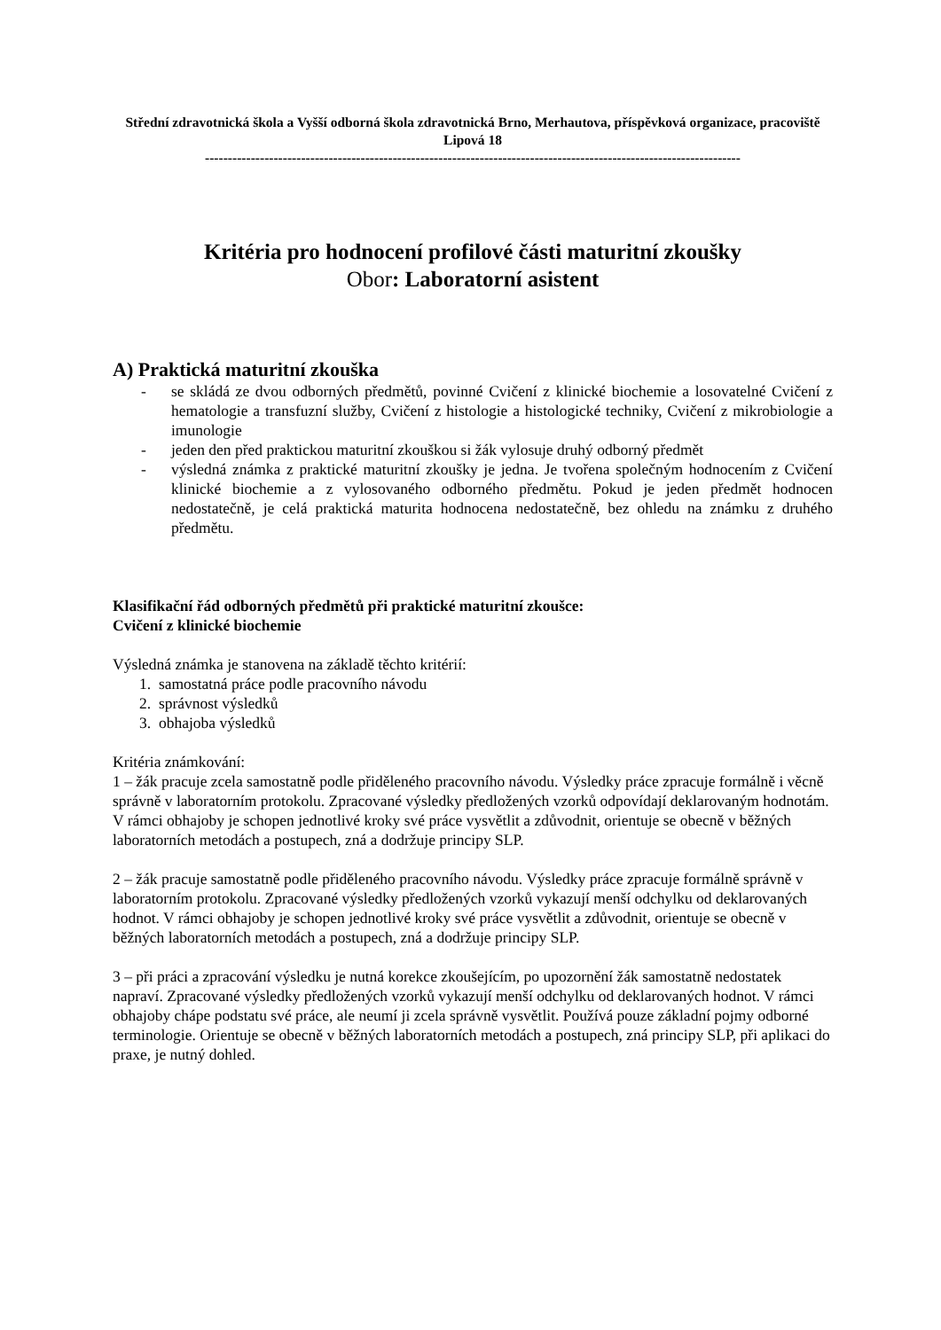Střední zdravotnická škola a Vyšší odborná škola zdravotnická Brno, Merhautova, příspěvková organizace, pracoviště Lipová 18
---------------------------------------------------------------------------------------------------------------------
Kritéria pro hodnocení profilové části maturitní zkoušky
Obor: Laboratorní asistent
A) Praktická maturitní zkouška
- se skládá ze dvou odborných předmětů, povinné Cvičení z klinické biochemie a losovatelné Cvičení z hematologie a transfuzní služby, Cvičení z histologie a histologické techniky, Cvičení z mikrobiologie a imunologie
- jeden den před praktickou maturitní zkouškou si žák vylosuje druhý odborný předmět
- výsledná známka z praktické maturitní zkoušky je jedna. Je tvořena společným hodnocením z Cvičení klinické biochemie a z vylosovaného odborného předmětu. Pokud je jeden předmět hodnocen nedostatečně, je celá praktická maturita hodnocena nedostatečně, bez ohledu na známku z druhého předmětu.
Klasifikační řád odborných předmětů při praktické maturitní zkoušce:
Cvičení z klinické biochemie
Výsledná známka je stanovena na základě těchto kritérií:
1. samostatná práce podle pracovního návodu
2. správnost výsledků
3. obhajoba výsledků
Kritéria známkování:
1 – žák pracuje zcela samostatně podle přiděleného pracovního návodu. Výsledky práce zpracuje formálně i věcně správně v laboratorním protokolu. Zpracované výsledky předložených vzorků odpovídají deklarovaným hodnotám. V rámci obhajoby je schopen jednotlivé kroky své práce vysvětlit a zdůvodnit, orientuje se obecně v běžných laboratorních metodách a postupech, zná a dodržuje principy SLP.
2 – žák pracuje samostatně podle přiděleného pracovního návodu. Výsledky práce zpracuje formálně správně v laboratorním protokolu. Zpracované výsledky předložených vzorků vykazují menší odchylku od deklarovaných hodnot. V rámci obhajoby je schopen jednotlivé kroky své práce vysvětlit a zdůvodnit, orientuje se obecně v běžných laboratorních metodách a postupech, zná a dodržuje principy SLP.
3 – při práci a zpracování výsledku je nutná korekce zkoušejícím, po upozornění žák samostatně nedostatek napraví. Zpracované výsledky předložených vzorků vykazují menší odchylku od deklarovaných hodnot. V rámci obhajoby chápe podstatu své práce, ale neumí ji zcela správně vysvětlit. Používá pouze základní pojmy odborné terminologie. Orientuje se obecně v běžných laboratorních metodách a postupech, zná principy SLP, při aplikaci do praxe, je nutný dohled.